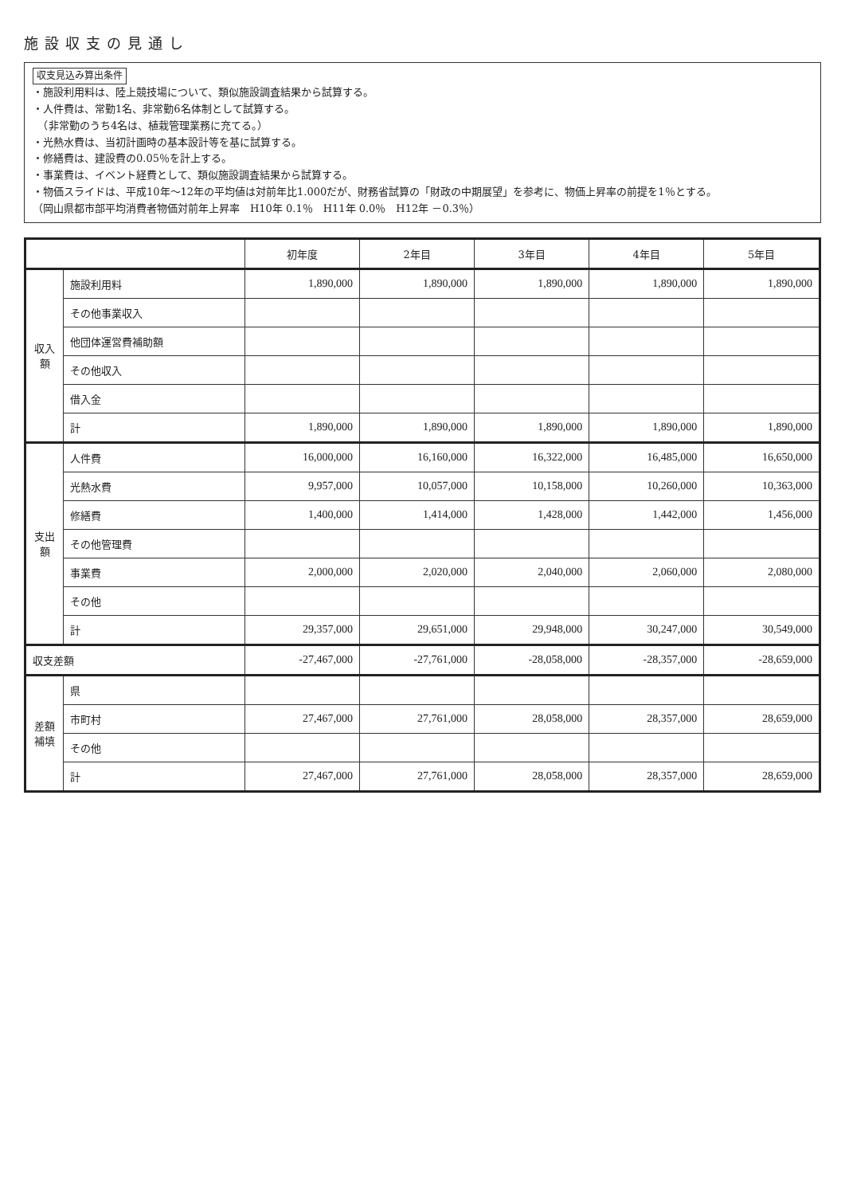施設収支の見通し
収支見込み算出条件
・施設利用料は、陸上競技場について、類似施設調査結果から試算する。
・人件費は、常勤1名、非常勤6名体制として試算する。
　（非常勤のうち4名は、植栽管理業務に充てる。）
・光熱水費は、当初計画時の基本設計等を基に試算する。
・修繕費は、建設費の0.05％を計上する。
・事業費は、イベント経費として、類似施設調査結果から試算する。
・物価スライドは、平成10年～12年の平均値は対前年比1.000だが、財務省試算の「財政の中期展望」を参考に、物価上昇率の前提を1％とする。
（岡山県都市部平均消費者物価対前年上昇率　H10年 0.1％　H11年 0.0％　H12年 －0.3％）
| | | 初年度 | 2年目 | 3年目 | 4年目 | 5年目 |
| --- | --- | --- | --- | --- | --- | --- |
| 収入額 | 施設利用料 | 1,890,000 | 1,890,000 | 1,890,000 | 1,890,000 | 1,890,000 |
| | その他事業収入 | | | | | |
| | 他団体運営費補助額 | | | | | |
| | その他収入 | | | | | |
| | 借入金 | | | | | |
| | 計 | 1,890,000 | 1,890,000 | 1,890,000 | 1,890,000 | 1,890,000 |
| 支出額 | 人件費 | 16,000,000 | 16,160,000 | 16,322,000 | 16,485,000 | 16,650,000 |
| | 光熱水費 | 9,957,000 | 10,057,000 | 10,158,000 | 10,260,000 | 10,363,000 |
| | 修繕費 | 1,400,000 | 1,414,000 | 1,428,000 | 1,442,000 | 1,456,000 |
| | その他管理費 | | | | | |
| | 事業費 | 2,000,000 | 2,020,000 | 2,040,000 | 2,060,000 | 2,080,000 |
| | その他 | | | | | |
| | 計 | 29,357,000 | 29,651,000 | 29,948,000 | 30,247,000 | 30,549,000 |
| 収支差額 | | -27,467,000 | -27,761,000 | -28,058,000 | -28,357,000 | -28,659,000 |
| 差額補填 | 県 | | | | | |
| | 市町村 | 27,467,000 | 27,761,000 | 28,058,000 | 28,357,000 | 28,659,000 |
| | その他 | | | | | |
| | 計 | 27,467,000 | 27,761,000 | 28,058,000 | 28,357,000 | 28,659,000 |